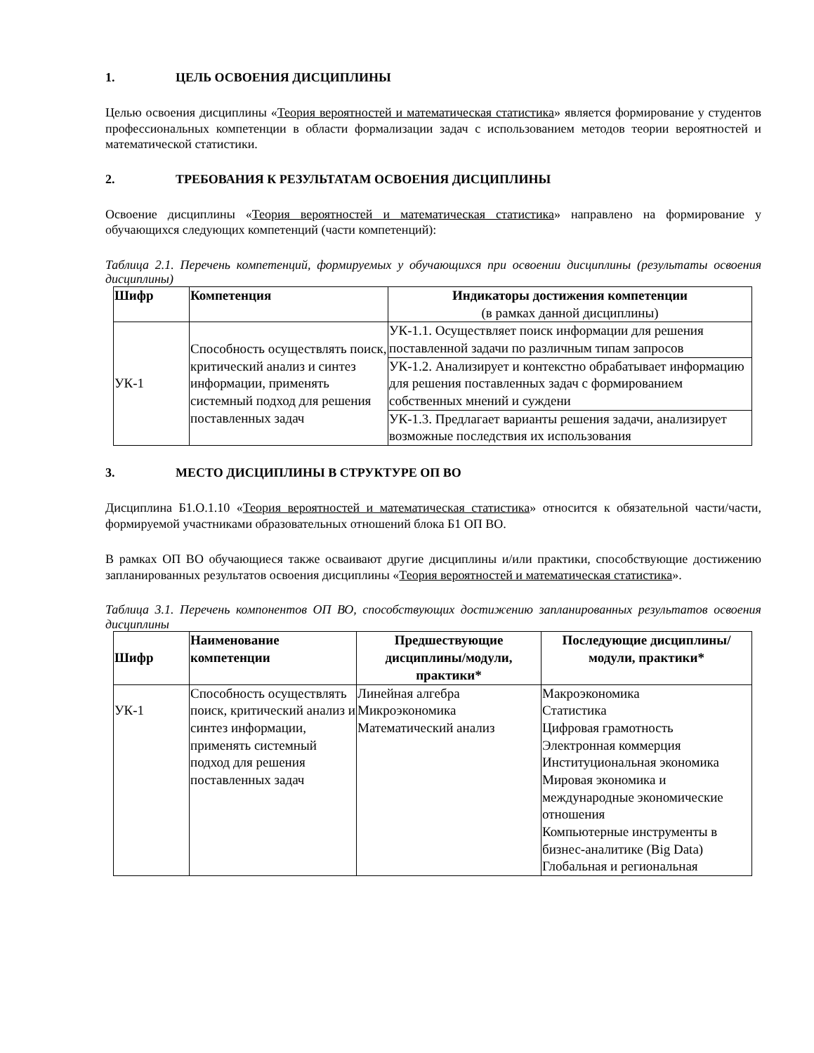1. ЦЕЛЬ ОСВОЕНИЯ ДИСЦИПЛИНЫ
Целью освоения дисциплины «Теория вероятностей и математическая статистика» является формирование у студентов профессиональных компетенции в области формализации задач с использованием методов теории вероятностей и математической статистики.
2. ТРЕБОВАНИЯ К РЕЗУЛЬТАТАМ ОСВОЕНИЯ ДИСЦИПЛИНЫ
Освоение дисциплины «Теория вероятностей и математическая статистика» направлено на формирование у обучающихся следующих компетенций (части компетенций):
Таблица 2.1. Перечень компетенций, формируемых у обучающихся при освоении дисциплины (результаты освоения дисциплины)
| Шифр | Компетенция | Индикаторы достижения компетенции (в рамках данной дисциплины) |
| --- | --- | --- |
| УК-1 | Способность осуществлять поиск, критический анализ и синтез информации, применять системный подход для решения поставленных задач | УК-1.1. Осуществляет поиск информации для решения поставленной задачи по различным типам запросов |
| | | УК-1.2. Анализирует и контекстно обрабатывает информацию для решения поставленных задач с формированием собственных мнений и суждени |
| | | УК-1.3. Предлагает варианты решения задачи, анализирует возможные последствия их использования |
3. МЕСТО ДИСЦИПЛИНЫ В СТРУКТУРЕ ОП ВО
Дисциплина Б1.О.1.10 «Теория вероятностей и математическая статистика» относится к обязательной части/части, формируемой участниками образовательных отношений блока Б1 ОП ВО.
В рамках ОП ВО обучающиеся также осваивают другие дисциплины и/или практики, способствующие достижению запланированных результатов освоения дисциплины «Теория вероятностей и математическая статистика».
Таблица 3.1. Перечень компонентов ОП ВО, способствующих достижению запланированных результатов освоения дисциплины
| Шифр | Наименование компетенции | Предшествующие дисциплины/модули, практики* | Последующие дисциплины/модули, практики* |
| --- | --- | --- | --- |
| УК-1 | Способность осуществлять поиск, критический анализ и синтез информации, применять системный подход для решения поставленных задач | Линейная алгебра Микроэкономика Математический анализ | Макроэкономика Статистика Цифровая грамотность Электронная коммерция Институциональная экономика Мировая экономика и международные экономические отношения Компьютерные инструменты в бизнес-аналитике (Big Data) Глобальная и региональная |